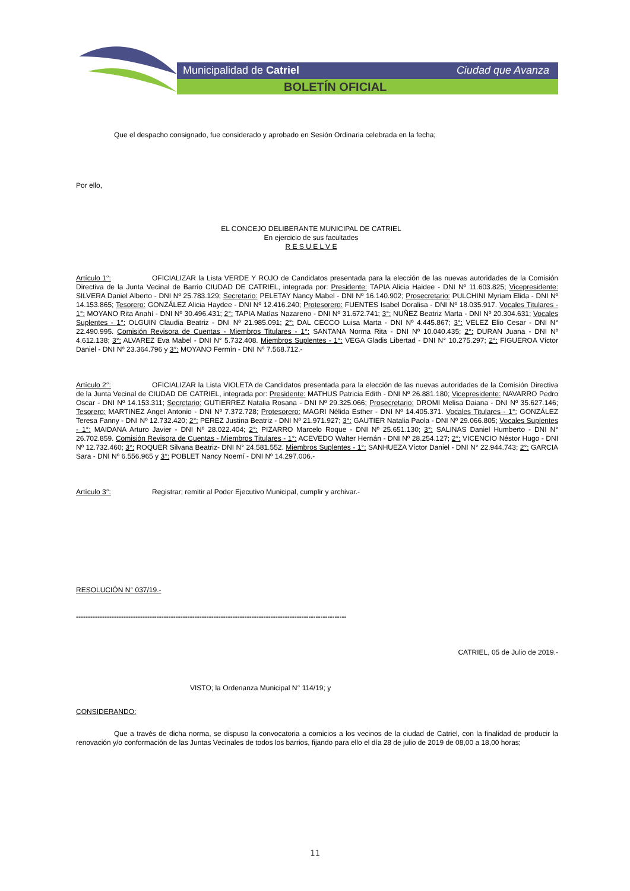Municipalidad de Catriel Ciudad que Avanza
BOLETÍN OFICIAL
Que el despacho consignado, fue considerado y aprobado en Sesión Ordinaria celebrada en la fecha;
Por ello,
EL CONCEJO DELIBERANTE MUNICIPAL DE CATRIEL
En ejercicio de sus facultades
R E S U E L V E
Artículo 1°: OFICIALIZAR la Lista VERDE Y ROJO de Candidatos presentada para la elección de las nuevas autoridades de la Comisión Directiva de la Junta Vecinal de Barrio CIUDAD DE CATRIEL, integrada por: Presidente: TAPIA Alicia Haidee - DNI Nº 11.603.825; Vicepresidente: SILVERA Daniel Alberto - DNI Nº 25.783.129; Secretario: PELETAY Nancy Mabel - DNI Nº 16.140.902; Prosecretario: PULCHINI Myriam Elida - DNI Nº 14.153.865; Tesorero: GONZÁLEZ Alicia Haydee - DNI Nº 12.416.240; Protesorero: FUENTES Isabel Doralisa - DNI Nº 18.035.917. Vocales Titulares - 1°: MOYANO Rita Anahí - DNI Nº 30.496.431; 2°: TAPIA Matías Nazareno - DNI Nº 31.672.741; 3°: NUÑEZ Beatriz Marta - DNI Nº 20.304.631; Vocales Suplentes - 1°: OLGUIN Claudia Beatriz - DNI Nº 21.985.091; 2°: DAL CECCO Luisa Marta - DNI Nº 4.445.867; 3°: VELEZ Elio Cesar - DNI N° 22.490.995. Comisión Revisora de Cuentas - Miembros Titulares - 1°: SANTANA Norma Rita - DNI Nº 10.040.435; 2°: DURAN Juana - DNI Nº 4.612.138; 3°: ALVAREZ Eva Mabel - DNI N° 5.732.408. Miembros Suplentes - 1°: VEGA Gladis Libertad - DNI N° 10.275.297; 2°: FIGUEROA Víctor Daniel - DNI Nº 23.364.796 y 3°: MOYANO Fermín - DNI Nº 7.568.712.-
Artículo 2°: OFICIALIZAR la Lista VIOLETA de Candidatos presentada para la elección de las nuevas autoridades de la Comisión Directiva de la Junta Vecinal de CIUDAD DE CATRIEL, integrada por: Presidente: MATHUS Patricia Edith - DNI Nº 26.881.180; Vicepresidente: NAVARRO Pedro Oscar - DNI Nº 14.153.311; Secretario: GUTIERREZ Natalia Rosana - DNI Nº 29.325.066; Prosecretario: DROMI Melisa Daiana - DNI Nº 35.627.146; Tesorero: MARTINEZ Angel Antonio - DNI Nº 7.372.728; Protesorero: MAGRI Nélida Esther - DNI Nº 14.405.371. Vocales Titulares - 1°: GONZÁLEZ Teresa Fanny - DNI Nº 12.732.420; 2°: PEREZ Justina Beatriz - DNI Nº 21.971.927; 3°: GAUTIER Natalia Paola - DNI Nº 29.066.805; Vocales Suplentes - 1°: MAIDANA Arturo Javier - DNI Nº 28.022.404; 2°: PIZARRO Marcelo Roque - DNI Nº 25.651.130; 3°: SALINAS Daniel Humberto - DNI N° 26.702.859. Comisión Revisora de Cuentas - Miembros Titulares - 1°: ACEVEDO Walter Hernán - DNI Nº 28.254.127; 2°: VICENCIO Néstor Hugo - DNI Nº 12.732.460; 3°: ROQUER Silvana Beatriz- DNI N° 24.581.552. Miembros Suplentes - 1°: SANHUEZA Víctor Daniel - DNI N° 22.944.743; 2°: GARCIA Sara - DNI Nº 6.556.965 y 3°: POBLET Nancy Noemí - DNI Nº 14.297.006.-
Artículo 3°: Registrar; remitir al Poder Ejecutivo Municipal, cumplir y archivar.-
RESOLUCIÓN N° 037/19.-
------------------------------------------------------------------------------------------------------------------
CATRIEL, 05 de Julio de 2019.-
VISTO; la Ordenanza Municipal N° 114/19; y
CONSIDERANDO:
Que a través de dicha norma, se dispuso la convocatoria a comicios a los vecinos de la ciudad de Catriel, con la finalidad de producir la renovación y/o conformación de las Juntas Vecinales de todos los barrios, fijando para ello el día 28 de julio de 2019 de 08,00 a 18,00 horas;
11